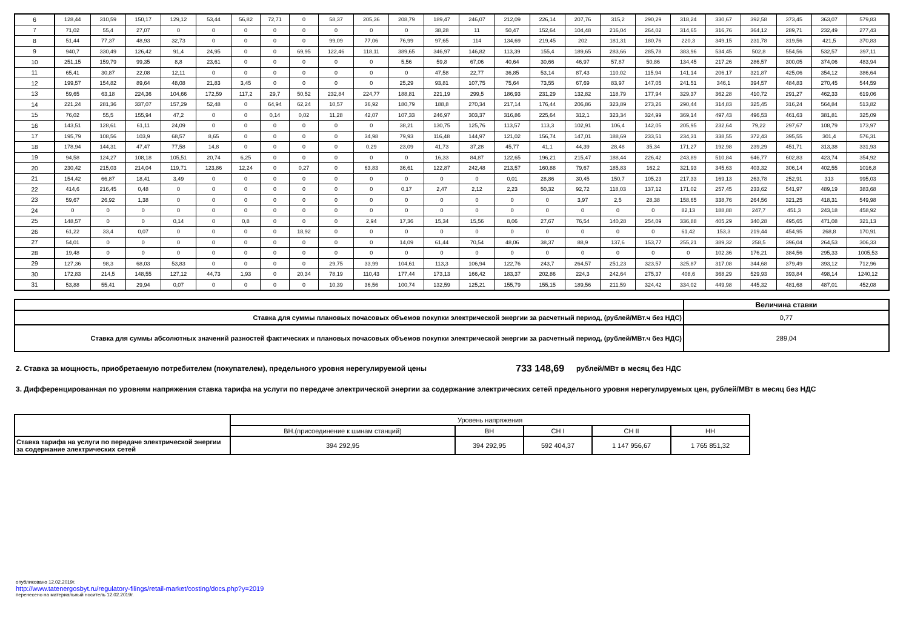| 6 | 128,44 | 310,59 | 150,17 | 129,12 | 53,44 | 56,82 | 72,71 | 0 | 58,37 | 205,36 | 208,79 | 189,47 | 246,07 | 212,09 | 226,14 | 207,76 | 315,2 | 290,29 | 318,24 | 330,67 | 392,58 | 373,45 | 363,07 | 579,83 |
| 7 | 71,02 | 55,4 | 27,07 | 0 | 0 | 0 | 0 | 0 | 0 | 0 | 0 | 38,28 | 11 | 50,47 | 152,64 | 104,48 | 216,04 | 264,02 | 314,65 | 316,76 | 364,12 | 289,71 | 232,49 | 277,43 |
| 8 | 51,44 | 77,37 | 48,93 | 32,73 | 0 | 0 | 0 | 0 | 99,09 | 77,06 | 76,99 | 97,65 | 114 | 134,69 | 219,45 | 202 | 181,31 | 180,76 | 220,3 | 349,15 | 231,78 | 319,56 | 421,5 | 370,83 |
| 9 | 940,7 | 330,49 | 126,42 | 91,4 | 24,95 | 0 | 0 | 69,95 | 122,46 | 118,11 | 389,65 | 346,97 | 146,82 | 113,39 | 155,4 | 189,65 | 283,66 | 285,78 | 383,96 | 534,45 | 502,8 | 554,56 | 532,57 | 397,11 |
| 10 | 251,15 | 159,79 | 99,35 | 8,8 | 23,61 | 0 | 0 | 0 | 0 | 0 | 5,56 | 59,8 | 67,06 | 40,64 | 30,66 | 46,97 | 57,87 | 50,86 | 134,45 | 217,26 | 286,57 | 300,05 | 374,06 | 483,94 |
| 11 | 65,41 | 30,87 | 22,08 | 12,11 | 0 | 0 | 0 | 0 | 0 | 0 | 0 | 47,58 | 22,77 | 36,85 | 53,14 | 87,43 | 110,02 | 115,94 | 141,14 | 206,17 | 321,87 | 425,06 | 354,12 | 386,64 |
| 12 | 199,57 | 154,82 | 89,64 | 48,08 | 21,83 | 3,45 | 0 | 0 | 0 | 0 | 25,29 | 93,81 | 107,75 | 75,64 | 73,55 | 67,69 | 83,97 | 147,05 | 241,51 | 346,1 | 394,57 | 484,83 | 270,45 | 544,59 |
| 13 | 59,65 | 63,18 | 224,36 | 104,66 | 172,59 | 117,2 | 29,7 | 50,52 | 232,84 | 224,77 | 188,81 | 221,19 | 299,5 | 186,93 | 231,29 | 132,82 | 118,79 | 177,94 | 329,37 | 362,28 | 410,72 | 291,27 | 462,33 | 619,06 |
| 14 | 221,24 | 281,36 | 337,07 | 157,29 | 52,48 | 0 | 64,94 | 62,24 | 10,57 | 36,92 | 180,79 | 188,8 | 270,34 | 217,14 | 176,44 | 206,86 | 323,89 | 273,26 | 290,44 | 314,83 | 325,45 | 316,24 | 564,84 | 513,82 |
| 15 | 76,02 | 55,5 | 155,94 | 47,2 | 0 | 0 | 0,14 | 0,02 | 11,28 | 42,07 | 107,33 | 246,97 | 303,37 | 316,86 | 225,64 | 312,1 | 323,34 | 324,99 | 369,14 | 497,43 | 496,53 | 461,63 | 381,81 | 325,09 |
| 16 | 143,51 | 128,61 | 61,11 | 24,09 | 0 | 0 | 0 | 0 | 0 | 0 | 38,21 | 130,75 | 125,76 | 113,57 | 113,3 | 102,91 | 106,4 | 142,05 | 205,95 | 232,64 | 79,22 | 297,67 | 108,79 | 173,97 |
| 17 | 195,79 | 108,56 | 103,9 | 68,57 | 8,65 | 0 | 0 | 0 | 0 | 34,98 | 79,93 | 116,48 | 144,97 | 121,02 | 156,74 | 147,01 | 188,69 | 233,51 | 234,31 | 338,55 | 372,43 | 395,55 | 301,4 | 576,31 |
| 18 | 178,94 | 144,31 | 47,47 | 77,58 | 14,8 | 0 | 0 | 0 | 0 | 0,29 | 23,09 | 41,73 | 37,28 | 45,77 | 41,1 | 44,39 | 28,48 | 35,34 | 171,27 | 192,98 | 239,29 | 451,71 | 313,38 | 331,93 |
| 19 | 94,58 | 124,27 | 108,18 | 105,51 | 20,74 | 6,25 | 0 | 0 | 0 | 0 | 0 | 16,33 | 84,87 | 122,65 | 196,21 | 215,47 | 188,44 | 226,42 | 243,89 | 510,84 | 646,77 | 602,83 | 423,74 | 354,92 |
| 20 | 230,42 | 215,03 | 214,04 | 119,71 | 123,86 | 12,24 | 0 | 0,27 | 0 | 63,83 | 36,61 | 122,87 | 242,48 | 213,57 | 160,88 | 79,67 | 185,83 | 162,2 | 321,93 | 345,63 | 403,32 | 306,14 | 402,55 | 1016,8 |
| 21 | 154,42 | 66,87 | 18,41 | 3,49 | 0 | 0 | 0 | 0 | 0 | 0 | 0 | 0 | 0 | 0,01 | 28,86 | 30,45 | 150,7 | 105,23 | 217,33 | 169,13 | 263,78 | 252,91 | 313 | 995,03 |
| 22 | 414,6 | 216,45 | 0,48 | 0 | 0 | 0 | 0 | 0 | 0 | 0 | 0,17 | 2,47 | 2,12 | 2,23 | 50,32 | 92,72 | 118,03 | 137,12 | 171,02 | 257,45 | 233,62 | 541,97 | 489,19 | 383,68 |
| 23 | 59,67 | 26,92 | 1,38 | 0 | 0 | 0 | 0 | 0 | 0 | 0 | 0 | 0 | 0 | 0 | 0 | 3,97 | 2,5 | 28,38 | 158,65 | 338,76 | 264,56 | 321,25 | 418,31 | 549,98 |
| 24 | 0 | 0 | 0 | 0 | 0 | 0 | 0 | 0 | 0 | 0 | 0 | 0 | 0 | 0 | 0 | 0 | 0 | 0 | 82,13 | 188,88 | 247,7 | 451,3 | 243,18 | 458,92 |
| 25 | 148,57 | 0 | 0 | 0,14 | 0 | 0,8 | 0 | 0 | 0 | 2,94 | 17,36 | 15,34 | 15,56 | 8,06 | 27,67 | 76,54 | 140,28 | 254,09 | 336,88 | 405,29 | 340,28 | 495,65 | 471,08 | 321,13 |
| 26 | 61,22 | 33,4 | 0,07 | 0 | 0 | 0 | 0 | 18,92 | 0 | 0 | 0 | 0 | 0 | 0 | 0 | 0 | 0 | 0 | 61,42 | 153,3 | 219,44 | 454,95 | 268,8 | 170,91 |
| 27 | 54,01 | 0 | 0 | 0 | 0 | 0 | 0 | 0 | 0 | 0 | 14,09 | 61,44 | 70,54 | 48,06 | 38,37 | 88,9 | 137,6 | 153,77 | 255,21 | 389,32 | 258,5 | 396,04 | 264,53 | 306,33 |
| 28 | 19,48 | 0 | 0 | 0 | 0 | 0 | 0 | 0 | 0 | 0 | 0 | 0 | 0 | 0 | 0 | 0 | 0 | 0 | 0 | 102,36 | 176,21 | 384,56 | 295,33 | 1005,53 |
| 29 | 127,36 | 98,3 | 68,03 | 53,83 | 0 | 0 | 0 | 0 | 29,75 | 33,99 | 104,61 | 113,3 | 106,94 | 122,76 | 243,7 | 264,57 | 251,23 | 323,57 | 325,87 | 317,08 | 344,68 | 379,49 | 393,12 | 712,96 |
| 30 | 172,83 | 214,5 | 148,55 | 127,12 | 44,73 | 1,93 | 0 | 20,34 | 78,19 | 110,43 | 177,44 | 173,13 | 166,42 | 183,37 | 202,86 | 224,3 | 242,64 | 275,37 | 408,6 | 368,29 | 529,93 | 393,84 | 498,14 | 1240,12 |
| 31 | 53,88 | 55,41 | 29,94 | 0,07 | 0 | 0 | 0 | 0 | 10,39 | 36,56 | 100,74 | 132,59 | 125,21 | 155,79 | 155,15 | 189,56 | 211,59 | 324,42 | 334,02 | 449,98 | 445,32 | 481,68 | 487,01 | 452,08 |
| | Величина ставки |
| Ставка для суммы плановых почасовых объемов покупки электрической энергии за расчетный период, (рублей/МВт.ч без НДС) | 0,77 |
| Ставка для суммы абсолютных значений разностей фактических и плановых почасовых объемов покупки электрической энергии за расчетный период, (рублей/МВт.ч без НДС) | 289,04 |
2. Ставка за мощность, приобретаемую потребителем (покупателем), предельного уровня нерегулируемой цены 733 148,69 рублей/МВт в месяц без НДС
3. Дифференцированная по уровням напряжения ставка тарифа на услуги по передаче электрической энергии за содержание электрических сетей предельного уровня нерегулируемых цен, рублей/МВт в месяц без НДС
| | Уровень напряжения | | | | |
| | ВН.(присоединение к шинам станций) | ВН | СН I | СН II | НН |
| Ставка тарифа на услуги по передаче электрической энергии за содержание электрических сетей | 394 292,95 | 394 292,95 | 592 404,37 | 1 147 956,67 | 1 765 851,32 |
опубликовано 12.02.2019г.
http://www.tatenergosbyt.ru/regulatory-filings/retail-market/costing/docs.php?y=2019
перенесено на материальный носитель 12.02.2019г.